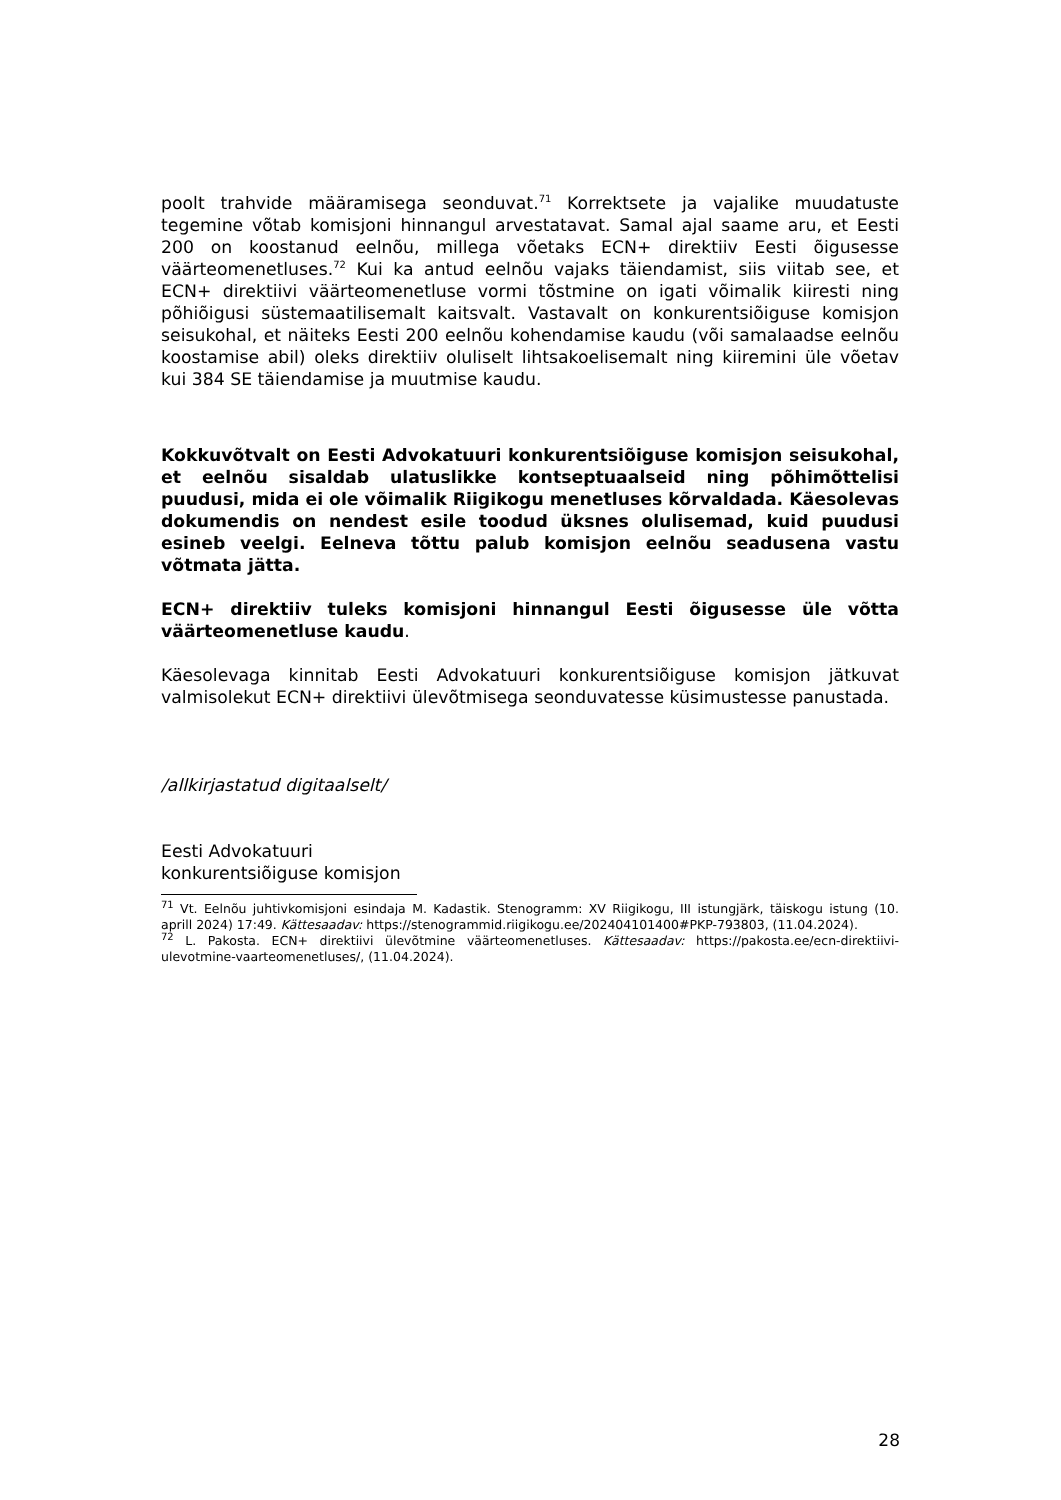poolt trahvide määramisega seonduvat.<sup>71</sup> Korrektsete ja vajalike muudatuste tegemine võtab komisjoni hinnangul arvestatavat. Samal ajal saame aru, et Eesti 200 on koostanud eelnõu, millega võetaks ECN+ direktiiv Eesti õigusesse väärteomenetluses.<sup>72</sup> Kui ka antud eelnõu vajaks täiendamist, siis viitab see, et ECN+ direktiivi väärteomenetluse vormi tõstmine on igati võimalik kiiresti ning põhiõigusi süstemaatilisemalt kaitsvalt. Vastavalt on konkurentsiõiguse komisjon seisukohal, et näiteks Eesti 200 eelnõu kohendamise kaudu (või samalaadse eelnõu koostamise abil) oleks direktiiv oluliselt lihtsakoelisemalt ning kiiremini üle võetav kui 384 SE täiendamise ja muutmise kaudu.
Kokkuvõtvalt on Eesti Advokatuuri konkurentsiõiguse komisjon seisukohal, et eelnõu sisaldab ulatuslikke kontseptuaalseid ning põhimõttelisi puudusi, mida ei ole võimalik Riigikogu menetluses kõrvaldada. Käesolevas dokumendis on nendest esile toodud üksnes olulisemad, kuid puudusi esineb veelgi. Eelneva tõttu palub komisjon eelnõu seadusena vastu võtmata jätta.
ECN+ direktiiv tuleks komisjoni hinnangul Eesti õigusesse üle võtta väärteomenetluse kaudu.
Käesolevaga kinnitab Eesti Advokatuuri konkurentsiõiguse komisjon jätkuvat valmisolekut ECN+ direktiivi ülevõtmisega seonduvatesse küsimustesse panustada.
/allkirjastatud digitaalselt/
Eesti Advokatuuri
konkurentsiõiguse komisjon
<sup>71</sup> Vt. Eelnõu juhtivkomisjoni esindaja M. Kadastik. Stenogramm: XV Riigikogu, III istungjärk, täiskogu istung (10. aprill 2024) 17:49. Kättesaadav: https://stenogrammid.riigikogu.ee/202404101400#PKP-793803, (11.04.2024).
<sup>72</sup> L. Pakosta. ECN+ direktiivi ülevõtmine väärteomenetluses. Kättesaadav: https://pakosta.ee/ecn-direktiivi-ulevotmine-vaarteomenetluses/, (11.04.2024).
28